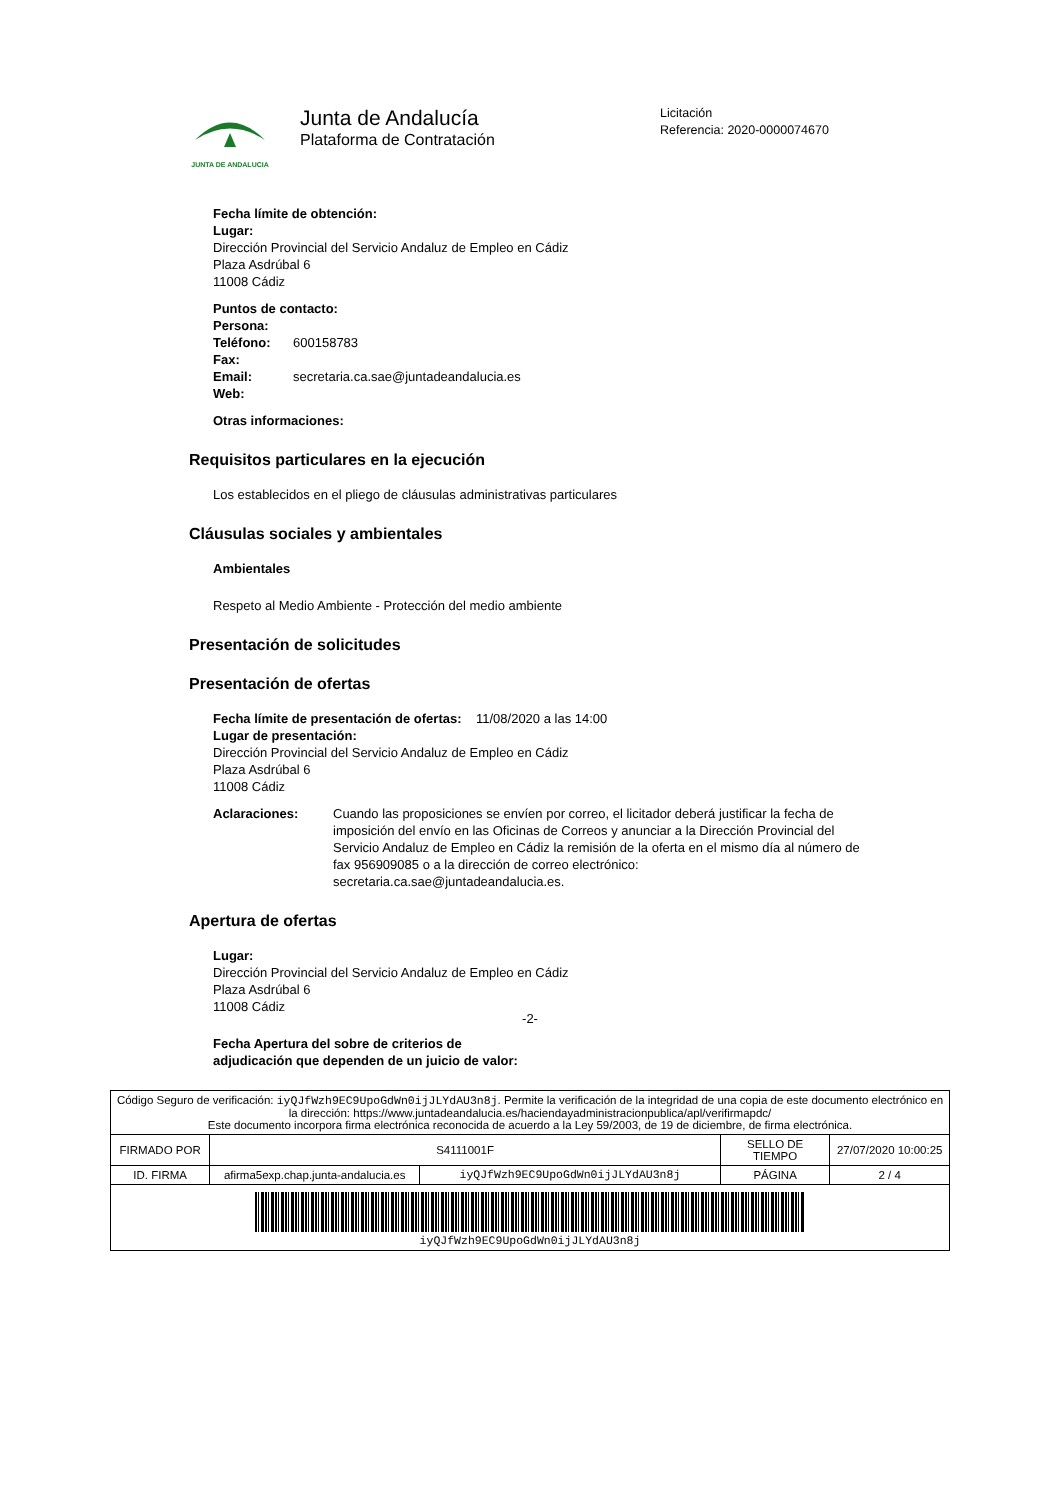JUNTA DE ANDALUCIA
Junta de Andalucía
Plataforma de Contratación
Licitación
Referencia: 2020-0000074670
Fecha límite de obtención:
Lugar:
Dirección Provincial del Servicio Andaluz de Empleo en Cádiz
Plaza Asdrúbal 6
11008 Cádiz
Puntos de contacto:
Persona:
Teléfono: 600158783
Fax:
Email: secretaria.ca.sae@juntadeandalucia.es
Web:
Otras informaciones:
Requisitos particulares en la ejecución
Los establecidos en el pliego de cláusulas administrativas particulares
Cláusulas sociales y ambientales
Ambientales
Respeto al Medio Ambiente - Protección del medio ambiente
Presentación de solicitudes
Presentación de ofertas
Fecha límite de presentación de ofertas: 11/08/2020 a las 14:00
Lugar de presentación:
Dirección Provincial del Servicio Andaluz de Empleo en Cádiz
Plaza Asdrúbal 6
11008 Cádiz
Aclaraciones: Cuando las proposiciones se envíen por correo, el licitador deberá justificar la fecha de imposición del envío en las Oficinas de Correos y anunciar a la Dirección Provincial del Servicio Andaluz de Empleo en Cádiz la remisión de la oferta en el mismo día al número de fax 956909085 o a la dirección de correo electrónico: secretaria.ca.sae@juntadeandalucia.es.
Apertura de ofertas
Lugar:
Dirección Provincial del Servicio Andaluz de Empleo en Cádiz
Plaza Asdrúbal 6
11008 Cádiz
Fecha Apertura del sobre de criterios de
adjudicación que dependen de un juicio de valor:
-2-
| Código Seguro de verificación: iyQJfWzh9EC9UpoGdWn0ijJLYdAU3n8j . Permite la verificación de la integridad de una copia de este documento electrónico en la dirección: https://www.juntadeandalucia.es/haciendayadministracionpublica/apl/verifirmapdc/ Este documento incorpora firma electrónica reconocida de acuerdo a la Ley 59/2003, de 19 de diciembre, de firma electrónica. | | | | |
| FIRMADO POR | S4111001F | | SELLO DE TIEMPO | 27/07/2020 10:00:25 |
| ID. FIRMA | afirma5exp.chap.junta-andalucia.es | iyQJfWzh9EC9UpoGdWn0ijJLYdAU3n8j | PÁGINA | 2 / 4 |
| iyQJfWzh9EC9UpoGdWn0ijJLYdAU3n8j | | | | |